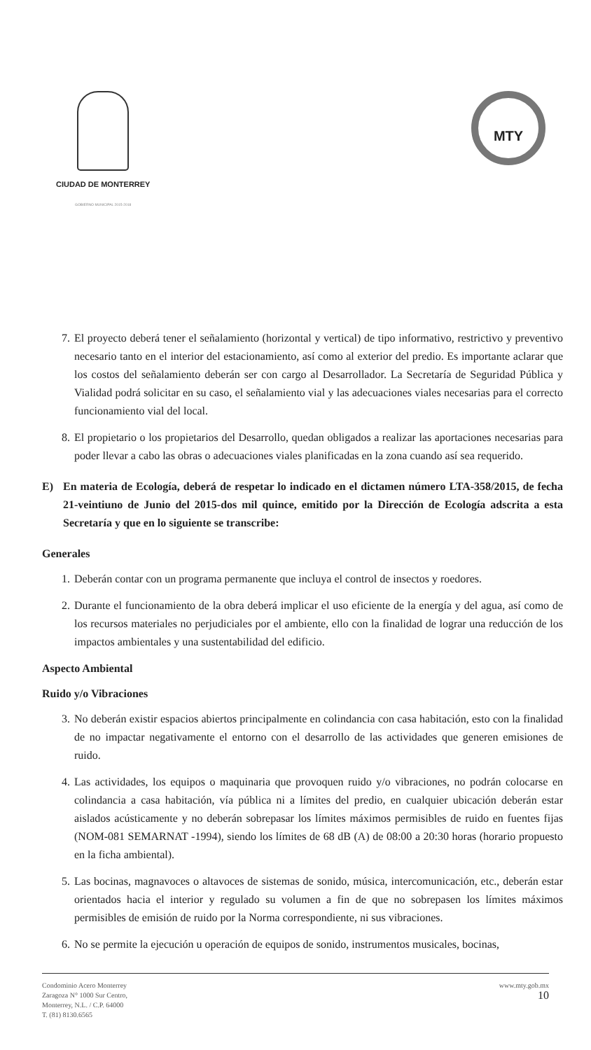CIUDAD DE MONTERREY
GOBIERNO MUNICIPAL 2015-2018
MTY
7.
El proyecto deberá tener el señalamiento (horizontal y vertical) de tipo informativo, restrictivo y preventivo necesario tanto en el interior del estacionamiento, así como al exterior del predio. Es importante aclarar que los costos del señalamiento deberán ser con cargo al Desarrollador. La Secretaría de Seguridad Pública y Vialidad podrá solicitar en su caso, el señalamiento vial y las adecuaciones viales necesarias para el correcto funcionamiento vial del local.
8.
El propietario o los propietarios del Desarrollo, quedan obligados a realizar las aportaciones necesarias para poder llevar a cabo las obras o adecuaciones viales planificadas en la zona cuando así sea requerido.
E) En materia de Ecología, deberá de respetar lo indicado en el dictamen número LTA-358/2015, de fecha 21-veintiuno de Junio del 2015-dos mil quince, emitido por la Dirección de Ecología adscrita a esta Secretaría y que en lo siguiente se transcribe:
Generales
1.
Deberán contar con un programa permanente que incluya el control de insectos y roedores.
2.
Durante el funcionamiento de la obra deberá implicar el uso eficiente de la energía y del agua, así como de los recursos materiales no perjudiciales por el ambiente, ello con la finalidad de lograr una reducción de los impactos ambientales y una sustentabilidad del edificio.
Aspecto Ambiental
Ruido y/o Vibraciones
3.
No deberán existir espacios abiertos principalmente en colindancia con casa habitación, esto con la finalidad de no impactar negativamente el entorno con el desarrollo de las actividades que generen emisiones de ruido.
4.
Las actividades, los equipos o maquinaria que provoquen ruido y/o vibraciones, no podrán colocarse en colindancia a casa habitación, vía pública ni a límites del predio, en cualquier ubicación deberán estar aislados acústicamente y no deberán sobrepasar los límites máximos permisibles de ruido en fuentes fijas (NOM-081 SEMARNAT -1994), siendo los límites de 68 dB (A) de 08:00 a 20:30 horas (horario propuesto en la ficha ambiental).
5.
Las bocinas, magnavoces o altavoces de sistemas de sonido, música, intercomunicación, etc., deberán estar orientados hacia el interior y regulado su volumen a fin de que no sobrepasen los límites máximos permisibles de emisión de ruido por la Norma correspondiente, ni sus vibraciones.
6.
No se permite la ejecución u operación de equipos de sonido, instrumentos musicales, bocinas,
Condominio Acero Monterrey
Zaragoza N° 1000 Sur Centro,
Monterrey, N.L. / C.P. 64000
T. (81) 8130.6565
www.mty.gob.mx
10